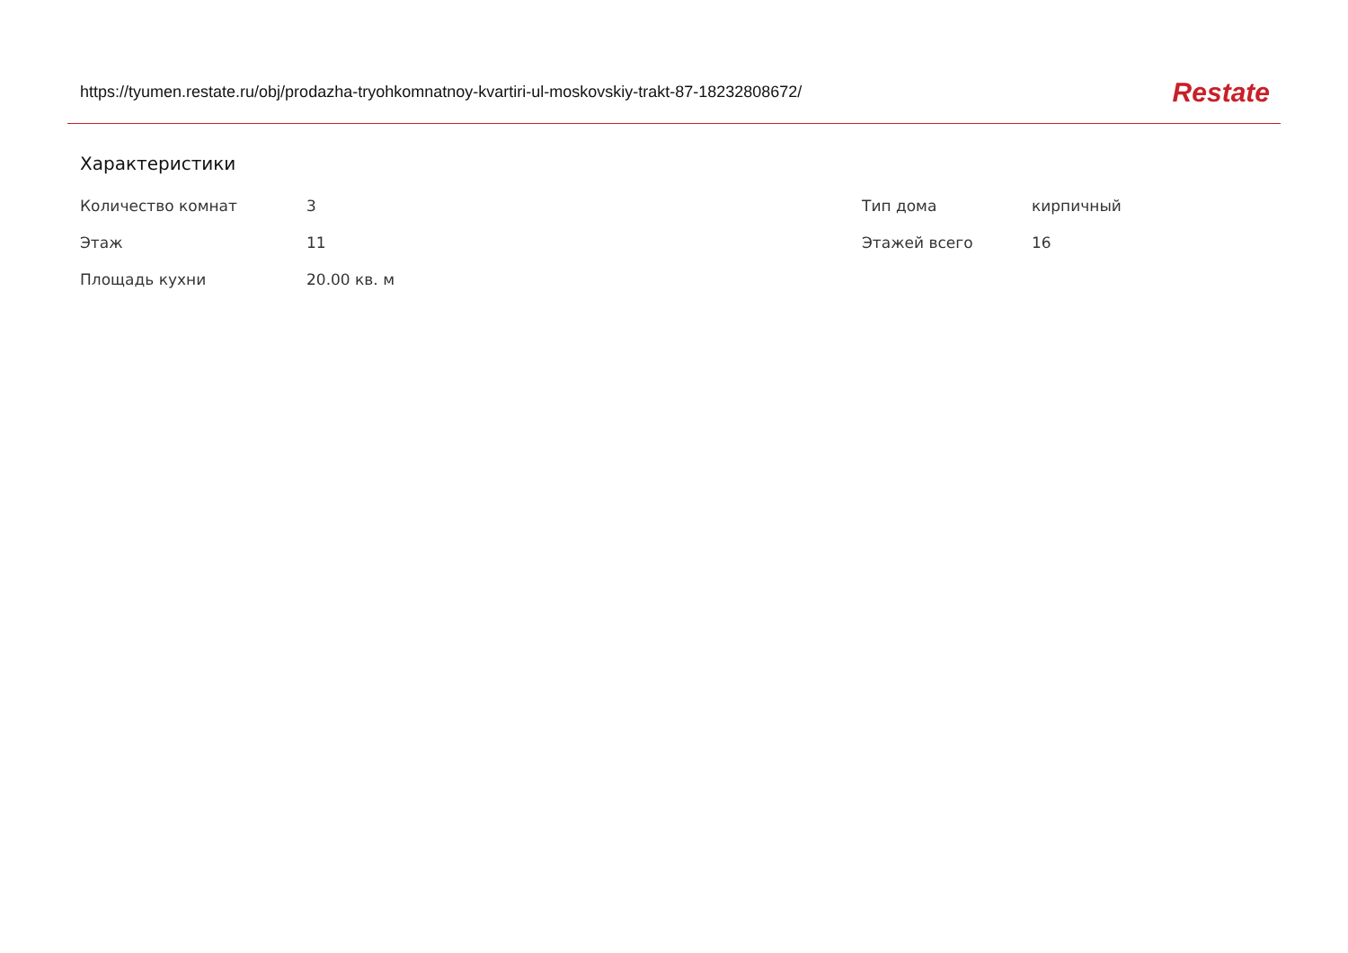https://tyumen.restate.ru/obj/prodazha-tryohkomnatnoy-kvartiri-ul-moskovskiy-trakt-87-18232808672/
Restate
Характеристики
| Количество комнат | 3 | Тип дома | кирпичный |
| Этаж | 11 | Этажей всего | 16 |
| Площадь кухни | 20.00 кв. м | | |